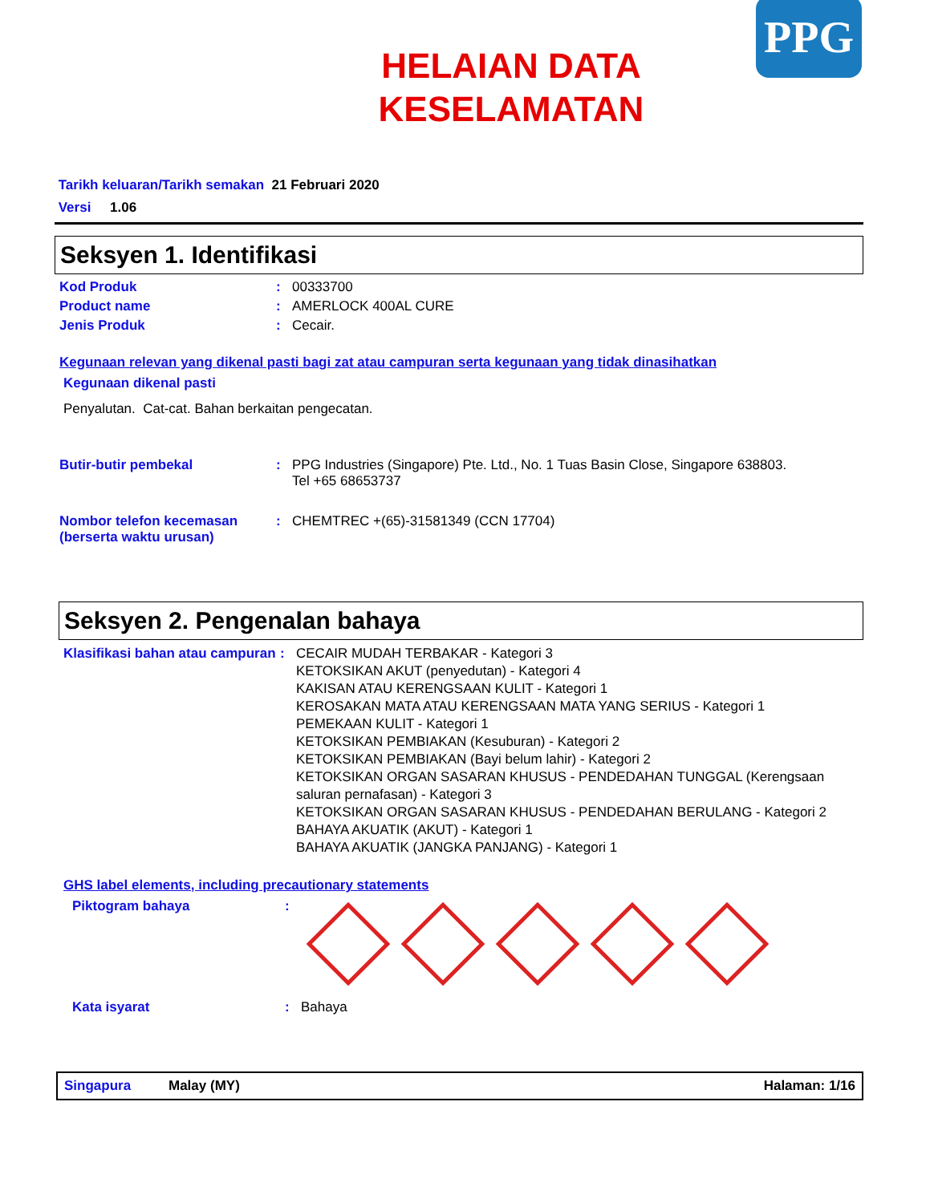HELAIAN DATA
KESELAMATAN
PPG
Tarikh keluaran/Tarikh semakan 21 Februari 2020
Versi 1.06
Seksyen 1. Identifikasi
Kod Produk : 00333700
Product name : AMERLOCK 400AL CURE
Jenis Produk : Cecair.
Kegunaan relevan yang dikenal pasti bagi zat atau campuran serta kegunaan yang tidak dinasihatkan
Kegunaan dikenal pasti
Penyalutan. Cat-cat. Bahan berkaitan pengecatan.
Butir-butir pembekal : PPG Industries (Singapore) Pte. Ltd., No. 1 Tuas Basin Close, Singapore 638803.
Tel +65 68653737
Nombor telefon kecemasan (berserta waktu urusan)
: CHEMTREC +(65)-31581349 (CCN 17704)
Seksyen 2. Pengenalan bahaya
Klasifikasi bahan atau campuran
: CECAIR MUDAH TERBAKAR - Kategori 3
KETOKSIKAN AKUT (penyedutan) - Kategori 4
KAKISAN ATAU KERENGSAAN KULIT - Kategori 1
KEROSAKAN MATA ATAU KERENGSAAN MATA YANG SERIUS - Kategori 1
PEMEKAAN KULIT - Kategori 1
KETOKSIKAN PEMBIAKAN (Kesuburan) - Kategori 2
KETOKSIKAN PEMBIAKAN (Bayi belum lahir) - Kategori 2
KETOKSIKAN ORGAN SASARAN KHUSUS - PENDEDAHAN TUNGGAL (Kerengsaan saluran pernafasan) - Kategori 3
KETOKSIKAN ORGAN SASARAN KHUSUS - PENDEDAHAN BERULANG - Kategori 2
BAHAYA AKUATIK (AKUT) - Kategori 1
BAHAYA AKUATIK (JANGKA PANJANG) - Kategori 1
GHS label elements, including precautionary statements
Piktogram bahaya :
Kata isyarat : Bahaya
Singapura Malay (MY) Halaman: 1/16